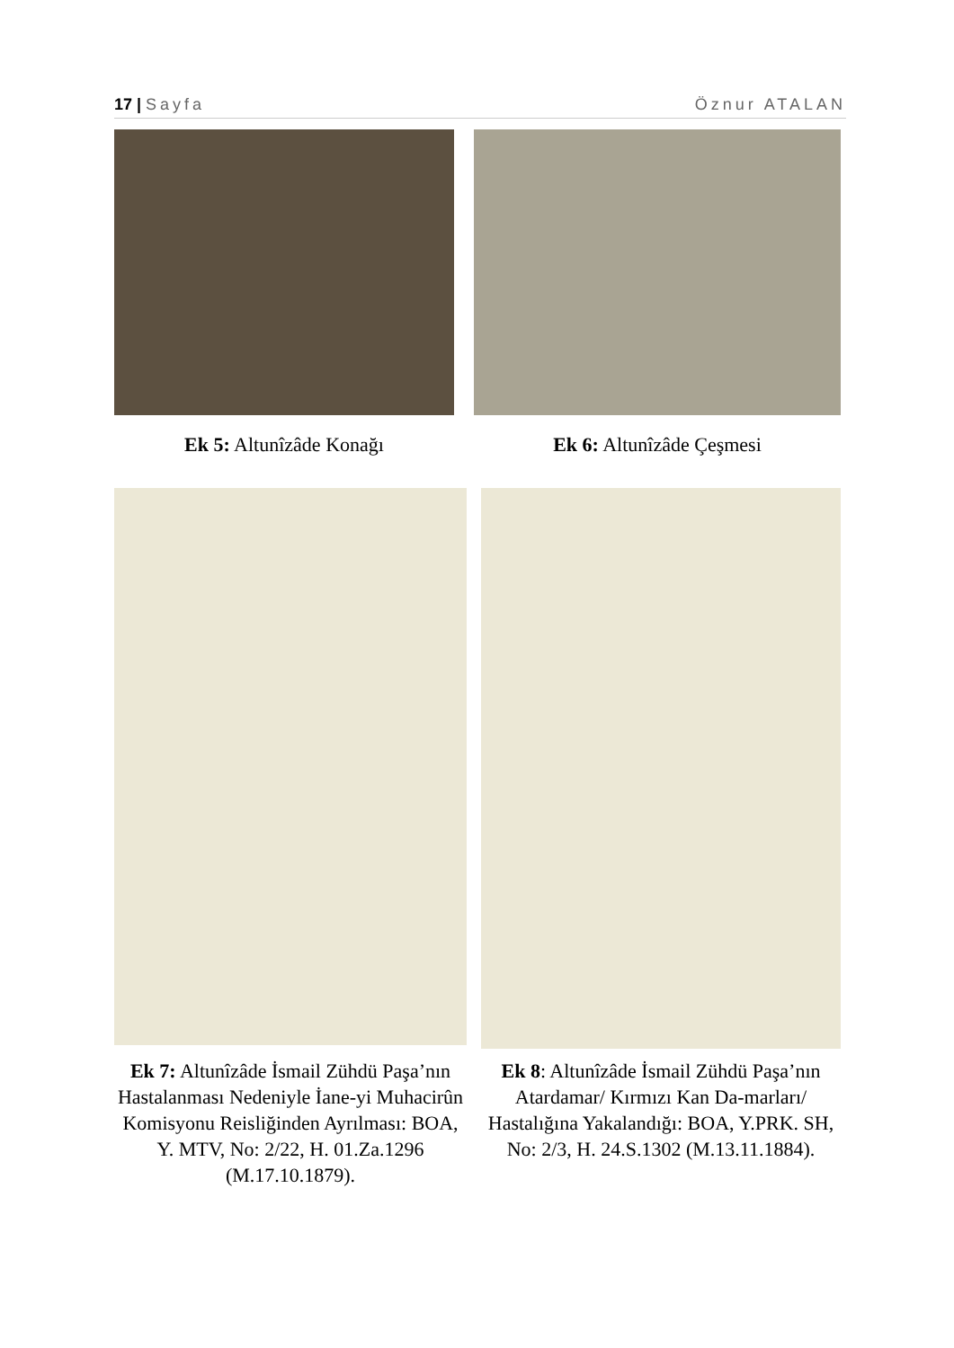17 | Sayfa Öznur ATALAN
Ek 5: Altunîzâde Konağı Ek 6: Altunîzâde Çeşmesi
Ek 7: Altunîzâde İsmail Zühdü Paşa’nın Hastalanması Nedeniyle İane-yi Muhacirûn Komisyonu Reisliğinden Ayrılması: BOA, Y. MTV, No: 2/22, H. 01.Za.1296 (M.17.10.1879).
Ek 8: Altunîzâde İsmail Zühdü Paşa’nın Atardamar/ Kırmızı Kan Da-marları/ Hastalığına Yakalandığı: BOA, Y.PRK. SH, No: 2/3, H. 24.S.1302 (M.13.11.1884).